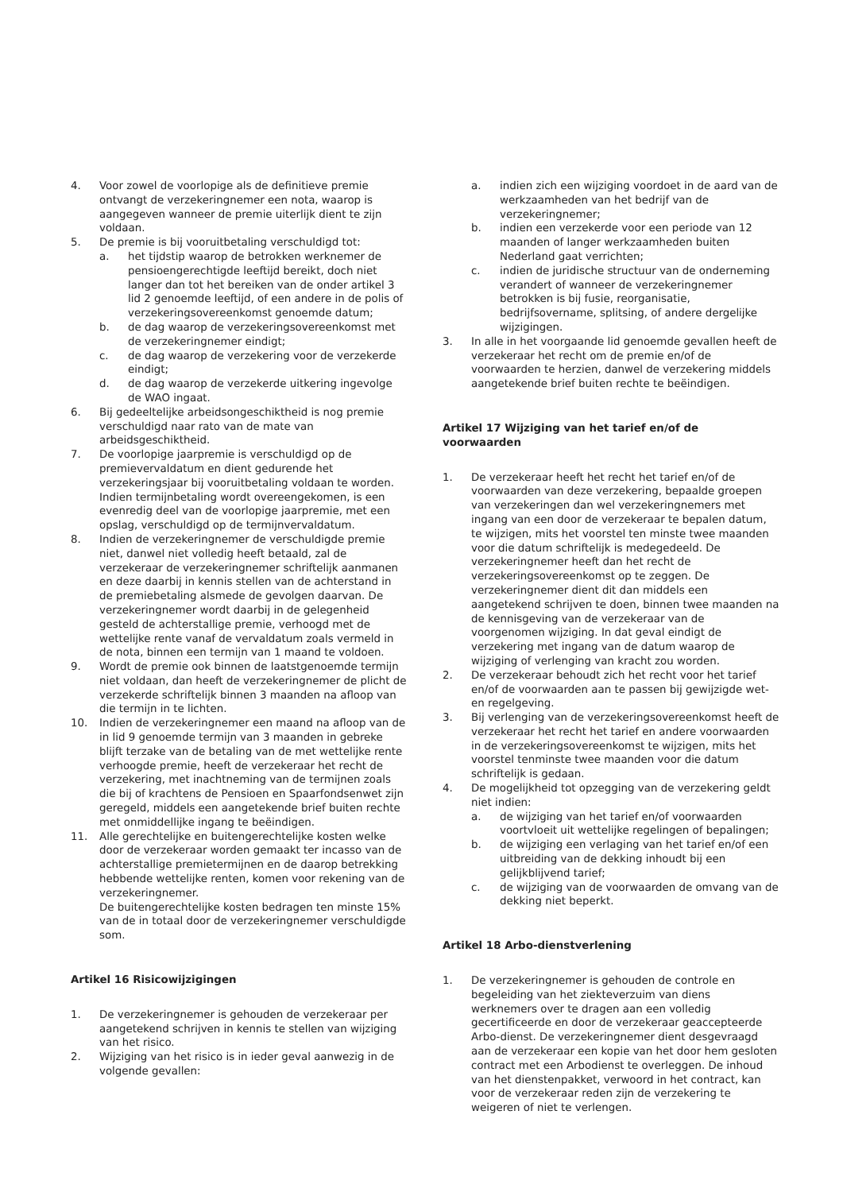4. Voor zowel de voorlopige als de definitieve premie ontvangt de verzekeringnemer een nota, waarop is aangegeven wanneer de premie uiterlijk dient te zijn voldaan.
5. De premie is bij vooruitbetaling verschuldigd tot:
a. het tijdstip waarop de betrokken werknemer de pensioengerechtigde leeftijd bereikt, doch niet langer dan tot het bereiken van de onder artikel 3 lid 2 genoemde leeftijd, of een andere in de polis of verzekeringsovereenkomst genoemde datum;
b. de dag waarop de verzekeringsovereenkomst met de verzekeringnemer eindigt;
c. de dag waarop de verzekering voor de verzekerde eindigt;
d. de dag waarop de verzekerde uitkering ingevolge de WAO ingaat.
6. Bij gedeeltelijke arbeidsongeschiktheid is nog premie verschuldigd naar rato van de mate van arbeidsgeschiktheid.
7. De voorlopige jaarpremie is verschuldigd op de premievervaldatum en dient gedurende het verzekeringsjaar bij vooruitbetaling voldaan te worden. Indien termijnbetaling wordt overeengekomen, is een evenredig deel van de voorlopige jaarpremie, met een opslag, verschuldigd op de termijnvervaldatum.
8. Indien de verzekeringnemer de verschuldigde premie niet, danwel niet volledig heeft betaald, zal de verzekeraar de verzekeringnemer schriftelijk aanmanen en deze daarbij in kennis stellen van de achterstand in de premiebetaling alsmede de gevolgen daarvan. De verzekeringnemer wordt daarbij in de gelegenheid gesteld de achterstallige premie, verhoogd met de wettelijke rente vanaf de vervaldatum zoals vermeld in de nota, binnen een termijn van 1 maand te voldoen.
9. Wordt de premie ook binnen de laatstgenoemde termijn niet voldaan, dan heeft de verzekeringnemer de plicht de verzekerde schriftelijk binnen 3 maanden na afloop van die termijn in te lichten.
10. Indien de verzekeringnemer een maand na afloop van de in lid 9 genoemde termijn van 3 maanden in gebreke blijft terzake van de betaling van de met wettelijke rente verhoogde premie, heeft de verzekeraar het recht de verzekering, met inachtneming van de termijnen zoals die bij of krachtens de Pensioen en Spaarfondsenwet zijn geregeld, middels een aangetekende brief buiten rechte met onmiddellijke ingang te beëindigen.
11. Alle gerechtelijke en buitengerechtelijke kosten welke door de verzekeraar worden gemaakt ter incasso van de achterstallige premietermijnen en de daarop betrekking hebbende wettelijke renten, komen voor rekening van de verzekeringnemer.
De buitengerechtelijke kosten bedragen ten minste 15% van de in totaal door de verzekeringnemer verschuldigde som.
Artikel 16 Risicowijzigingen
1. De verzekeringnemer is gehouden de verzekeraar per aangetekend schrijven in kennis te stellen van wijziging van het risico.
2. Wijziging van het risico is in ieder geval aanwezig in de volgende gevallen:
a. indien zich een wijziging voordoet in de aard van de werkzaamheden van het bedrijf van de verzekeringnemer;
b. indien een verzekerde voor een periode van 12 maanden of langer werkzaamheden buiten Nederland gaat verrichten;
c. indien de juridische structuur van de onderneming verandert of wanneer de verzekeringnemer betrokken is bij fusie, reorganisatie, bedrijfsovername, splitsing, of andere dergelijke wijzigingen.
3. In alle in het voorgaande lid genoemde gevallen heeft de verzekeraar het recht om de premie en/of de voorwaarden te herzien, danwel de verzekering middels aangetekende brief buiten rechte te beëindigen.
Artikel 17 Wijziging van het tarief en/of de voorwaarden
1. De verzekeraar heeft het recht het tarief en/of de voorwaarden van deze verzekering, bepaalde groepen van verzekeringen dan wel verzekeringnemers met ingang van een door de verzekeraar te bepalen datum, te wijzigen, mits het voorstel ten minste twee maanden voor die datum schriftelijk is medegedeeld. De verzekeringnemer heeft dan het recht de verzekeringsovereenkomst op te zeggen. De verzekeringnemer dient dit dan middels een aangetekend schrijven te doen, binnen twee maanden na de kennisgeving van de verzekeraar van de voorgenomen wijziging. In dat geval eindigt de verzekering met ingang van de datum waarop de wijziging of verlenging van kracht zou worden.
2. De verzekeraar behoudt zich het recht voor het tarief en/of de voorwaarden aan te passen bij gewijzigde wet- en regelgeving.
3. Bij verlenging van de verzekeringsovereenkomst heeft de verzekeraar het recht het tarief en andere voorwaarden in de verzekeringsovereenkomst te wijzigen, mits het voorstel tenminste twee maanden voor die datum schriftelijk is gedaan.
4. De mogelijkheid tot opzegging van de verzekering geldt niet indien:
a. de wijziging van het tarief en/of voorwaarden voortvloeit uit wettelijke regelingen of bepalingen;
b. de wijziging een verlaging van het tarief en/of een uitbreiding van de dekking inhoudt bij een gelijkblijvend tarief;
c. de wijziging van de voorwaarden de omvang van de dekking niet beperkt.
Artikel 18 Arbo-dienstverlening
1. De verzekeringnemer is gehouden de controle en begeleiding van het ziekteverzuim van diens werknemers over te dragen aan een volledig gecertificeerde en door de verzekeraar geaccepteerde Arbo-dienst. De verzekeringnemer dient desgevraagd aan de verzekeraar een kopie van het door hem gesloten contract met een Arbodienst te overleggen. De inhoud van het dienstenpakket, verwoord in het contract, kan voor de verzekeraar reden zijn de verzekering te weigeren of niet te verlengen.